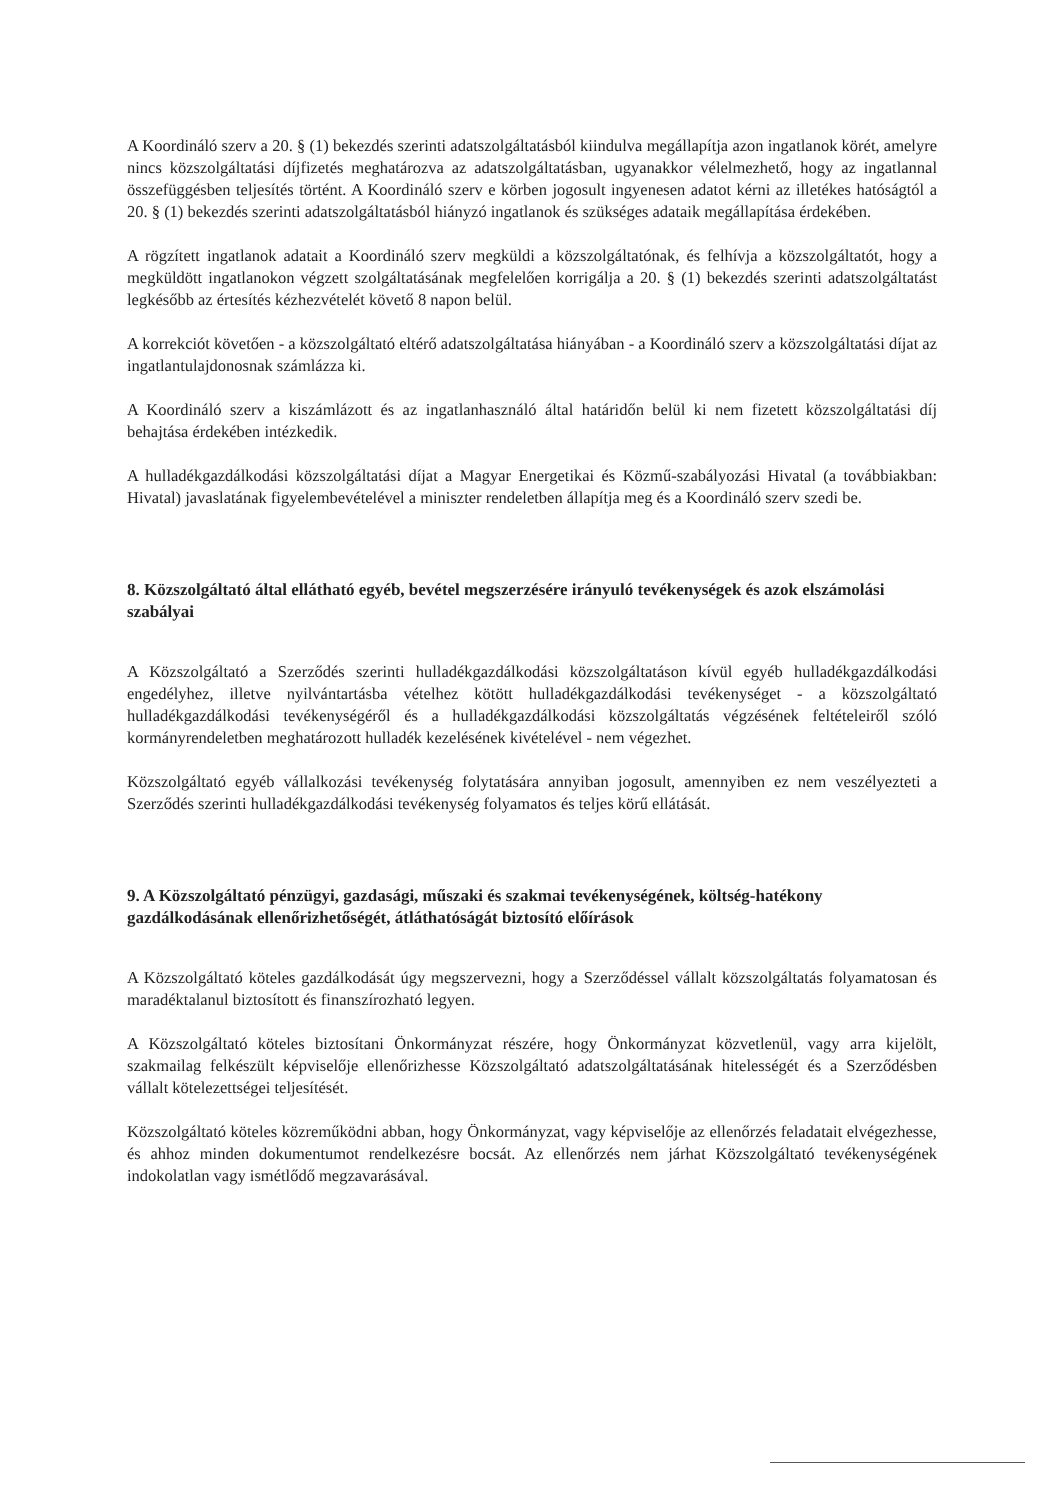A Koordináló szerv a 20. § (1) bekezdés szerinti adatszolgáltatásból kiindulva megállapítja azon ingatlanok körét, amelyre nincs közszolgáltatási díjfizetés meghatározva az adatszolgáltatásban, ugyanakkor vélelmezhető, hogy az ingatlannal összefüggésben teljesítés történt. A Koordináló szerv e körben jogosult ingyenesen adatot kérni az illetékes hatóságtól a 20. § (1) bekezdés szerinti adatszolgáltatásból hiányzó ingatlanok és szükséges adataik megállapítása érdekében.
A rögzített ingatlanok adatait a Koordináló szerv megküldi a közszolgáltatónak, és felhívja a közszolgáltatót, hogy a megküldött ingatlanokon végzett szolgáltatásának megfelelően korrigálja a 20. § (1) bekezdés szerinti adatszolgáltatást legkésőbb az értesítés kézhezvételét követő 8 napon belül.
A korrekciót követően - a közszolgáltató eltérő adatszolgáltatása hiányában - a Koordináló szerv a közszolgáltatási díjat az ingatlantulajdonosnak számlázza ki.
A Koordináló szerv a kiszámlázott és az ingatlanhasználó által határidőn belül ki nem fizetett közszolgáltatási díj behajtása érdekében intézkedik.
A hulladékgazdálkodási közszolgáltatási díjat a Magyar Energetikai és Közmű-szabályozási Hivatal (a továbbiakban: Hivatal) javaslatának figyelembevételével a miniszter rendeletben állapítja meg és a Koordináló szerv szedi be.
8. Közszolgáltató által ellátható egyéb, bevétel megszerzésére irányuló tevékenységek és azok elszámolási szabályai
A Közszolgáltató a Szerződés szerinti hulladékgazdálkodási közszolgáltatáson kívül egyéb hulladékgazdálkodási engedélyhez, illetve nyilvántartásba vételhez kötött hulladékgazdálkodási tevékenységet - a közszolgáltató hulladékgazdálkodási tevékenységéről és a hulladékgazdálkodási közszolgáltatás végzésének feltételeiről szóló kormányrendeletben meghatározott hulladék kezelésének kivételével - nem végezhet.
Közszolgáltató egyéb vállalkozási tevékenység folytatására annyiban jogosult, amennyiben ez nem veszélyezteti a Szerződés szerinti hulladékgazdálkodási tevékenység folyamatos és teljes körű ellátását.
9. A Közszolgáltató pénzügyi, gazdasági, műszaki és szakmai tevékenységének, költség-hatékony gazdálkodásának ellenőrizhetőségét, átláthatóságát biztosító előírások
A Közszolgáltató köteles gazdálkodását úgy megszervezni, hogy a Szerződéssel vállalt közszolgáltatás folyamatosan és maradéktalanul biztosított és finanszírozható legyen.
A Közszolgáltató köteles biztosítani Önkormányzat részére, hogy Önkormányzat közvetlenül, vagy arra kijelölt, szakmailag felkészült képviselője ellenőrizhesse Közszolgáltató adatszolgáltatásának hitelességét és a Szerződésben vállalt kötelezettségei teljesítését.
Közszolgáltató köteles közreműködni abban, hogy Önkormányzat, vagy képviselője az ellenőrzés feladatait elvégezhesse, és ahhoz minden dokumentumot rendelkezésre bocsát. Az ellenőrzés nem járhat Közszolgáltató tevékenységének indokolatlan vagy ismétlődő megzavarásával.